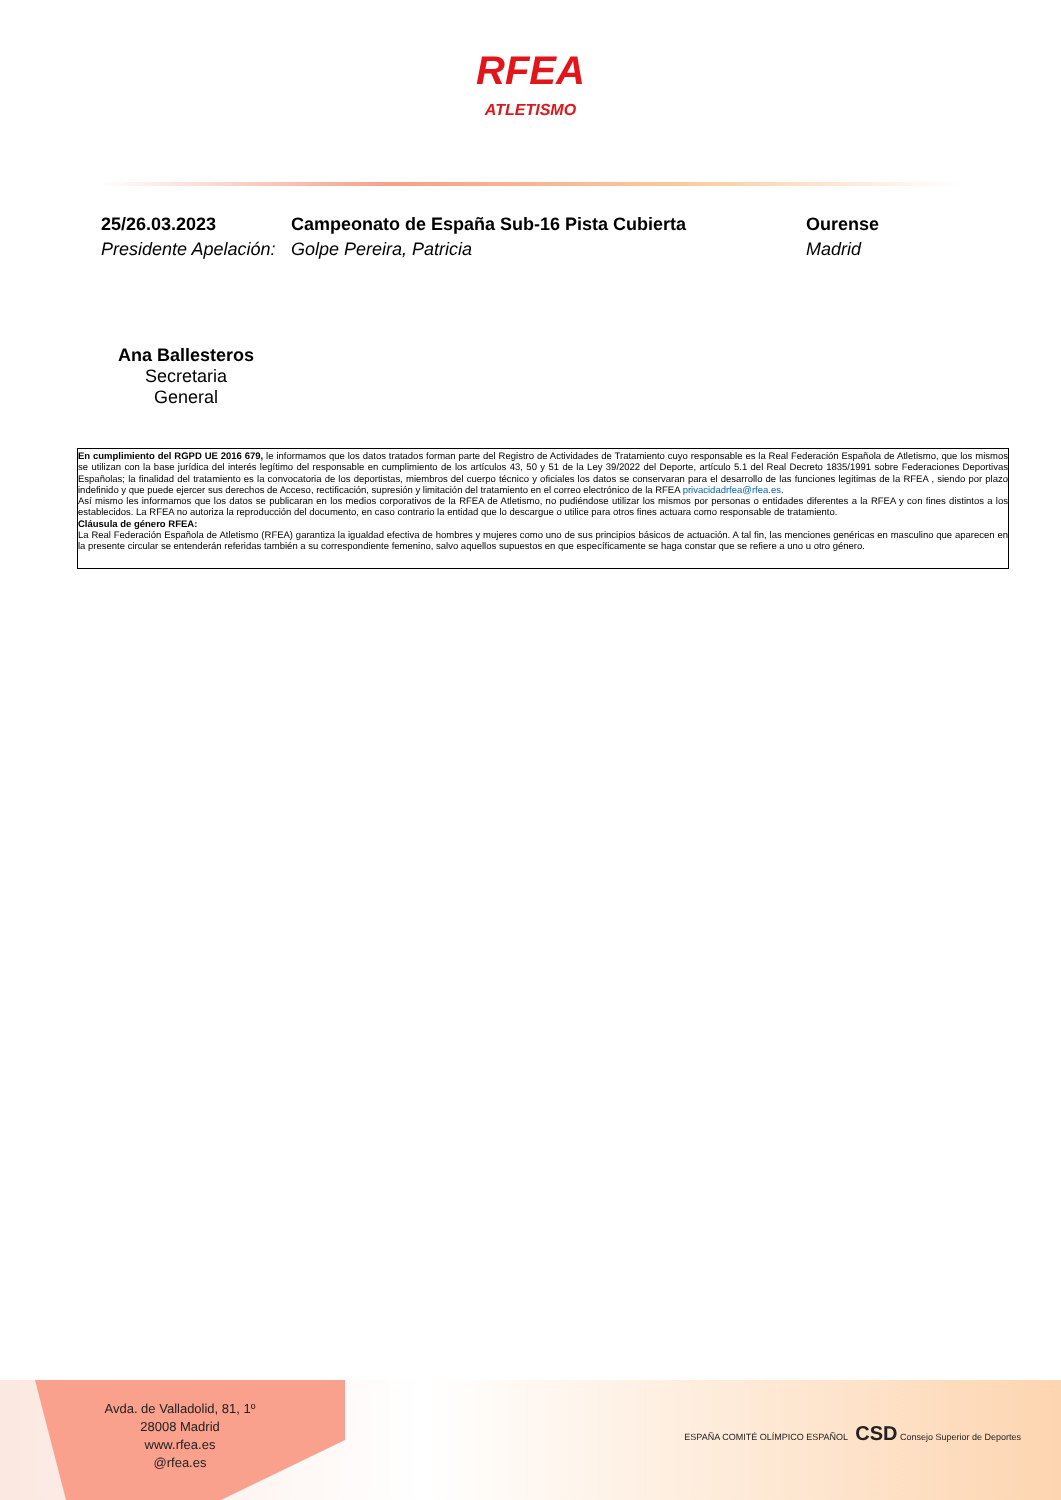RFEA ATLETISMO
25/26.03.2023
Campeonato de España Sub-16 Pista Cubierta
Ourense
Presidente Apelación:
Golpe Pereira, Patricia
Madrid
Ana Ballesteros
Secretaria General
En cumplimiento del RGPD UE 2016 679, le informamos que los datos tratados forman parte del Registro de Actividades de Tratamiento cuyo responsable es la Real Federación Española de Atletismo, que los mismos se utilizan con la base jurídica del interés legítimo del responsable en cumplimiento de los artículos 43, 50 y 51 de la Ley 39/2022 del Deporte, artículo 5.1 del Real Decreto 1835/1991 sobre Federaciones Deportivas Españolas; la finalidad del tratamiento es la convocatoria de los deportistas, miembros del cuerpo técnico y oficiales los datos se conservaran para el desarrollo de las funciones legitimas de la RFEA , siendo por plazo indefinido y que puede ejercer sus derechos de Acceso, rectificación, supresión y limitación del tratamiento en el correo electrónico de la RFEA privacidadrfea@rfea.es.
Así mismo les informamos que los datos se publicaran en los medios corporativos de la RFEA de Atletismo, no pudiéndose utilizar los mismos por personas o entidades diferentes a la RFEA y con fines distintos a los establecidos. La RFEA no autoriza la reproducción del documento, en caso contrario la entidad que lo descargue o utilice para otros fines actuara como responsable de tratamiento.
Cláusula de género RFEA:
La Real Federación Española de Atletismo (RFEA) garantiza la igualdad efectiva de hombres y mujeres como uno de sus principios básicos de actuación. A tal fin, las menciones genéricas en masculino que aparecen en la presente circular se entenderán referidas también a su correspondiente femenino, salvo aquellos supuestos en que específicamente se haga constar que se refiere a uno u otro género.
Avda. de Valladolid, 81, 1º
28008 Madrid
www.rfea.es
@rfea.es
ESPAÑA COMITÉ OLÍMPICO ESPAÑOL CSD Consejo Superior de Deportes